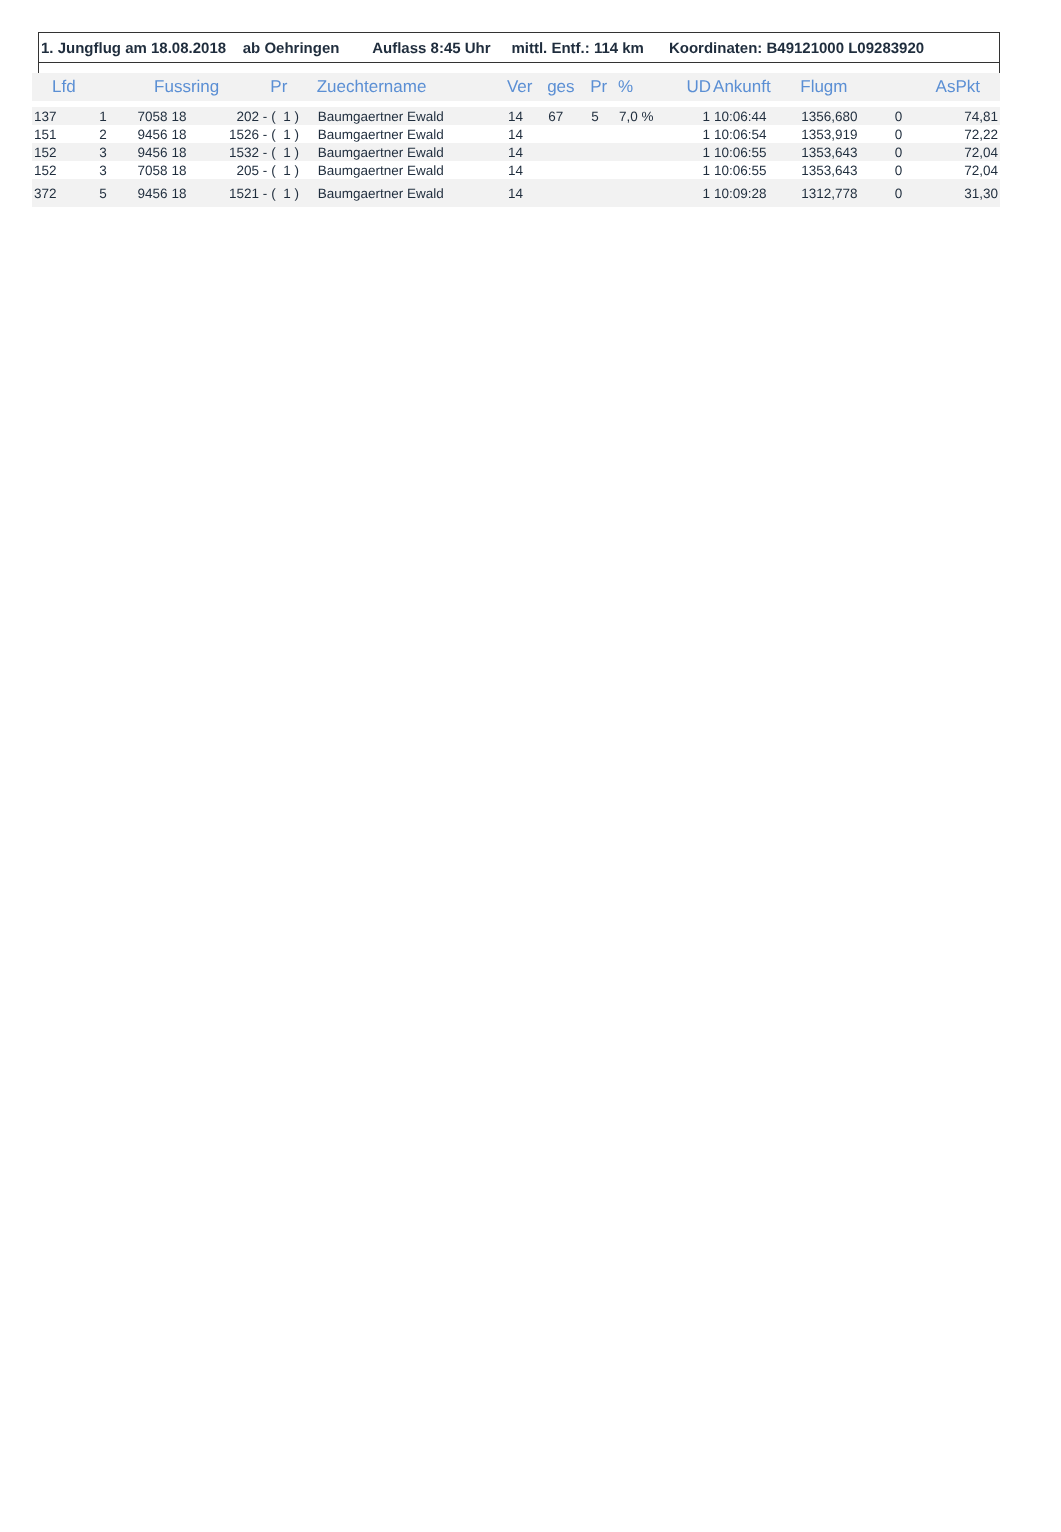1. Jungflug am 18.08.2018 ab Oehringen Auflass 8:45 Uhr mittl. Entf.: 114 km Koordinaten: B49121000 L09283920
| Lfd | | Fussring | | | Pr | Zuechtername | Ver | ges | Pr | % | UD | Ankunft | Flugm | | AsPkt |
| --- | --- | --- | --- | --- | --- | --- | --- | --- | --- | --- | --- | --- | --- | --- | --- |
| 137 | 1 | 7058 | 18 | 202 - | ( 1 ) | Baumgaertner Ewald | 14 | 67 | 5 | 7,0 % | 1 | 10:06:44 | 1356,680 | 0 | 74,81 |
| 151 | 2 | 9456 | 18 | 1526 - | ( 1 ) | Baumgaertner Ewald | 14 | | | | 1 | 10:06:54 | 1353,919 | 0 | 72,22 |
| 152 | 3 | 9456 | 18 | 1532 - | ( 1 ) | Baumgaertner Ewald | 14 | | | | 1 | 10:06:55 | 1353,643 | 0 | 72,04 |
| 152 | 3 | 7058 | 18 | 205 - | ( 1 ) | Baumgaertner Ewald | 14 | | | | 1 | 10:06:55 | 1353,643 | 0 | 72,04 |
| 372 | 5 | 9456 | 18 | 1521 - | ( 1 ) | Baumgaertner Ewald | 14 | | | | 1 | 10:09:28 | 1312,778 | 0 | 31,30 |